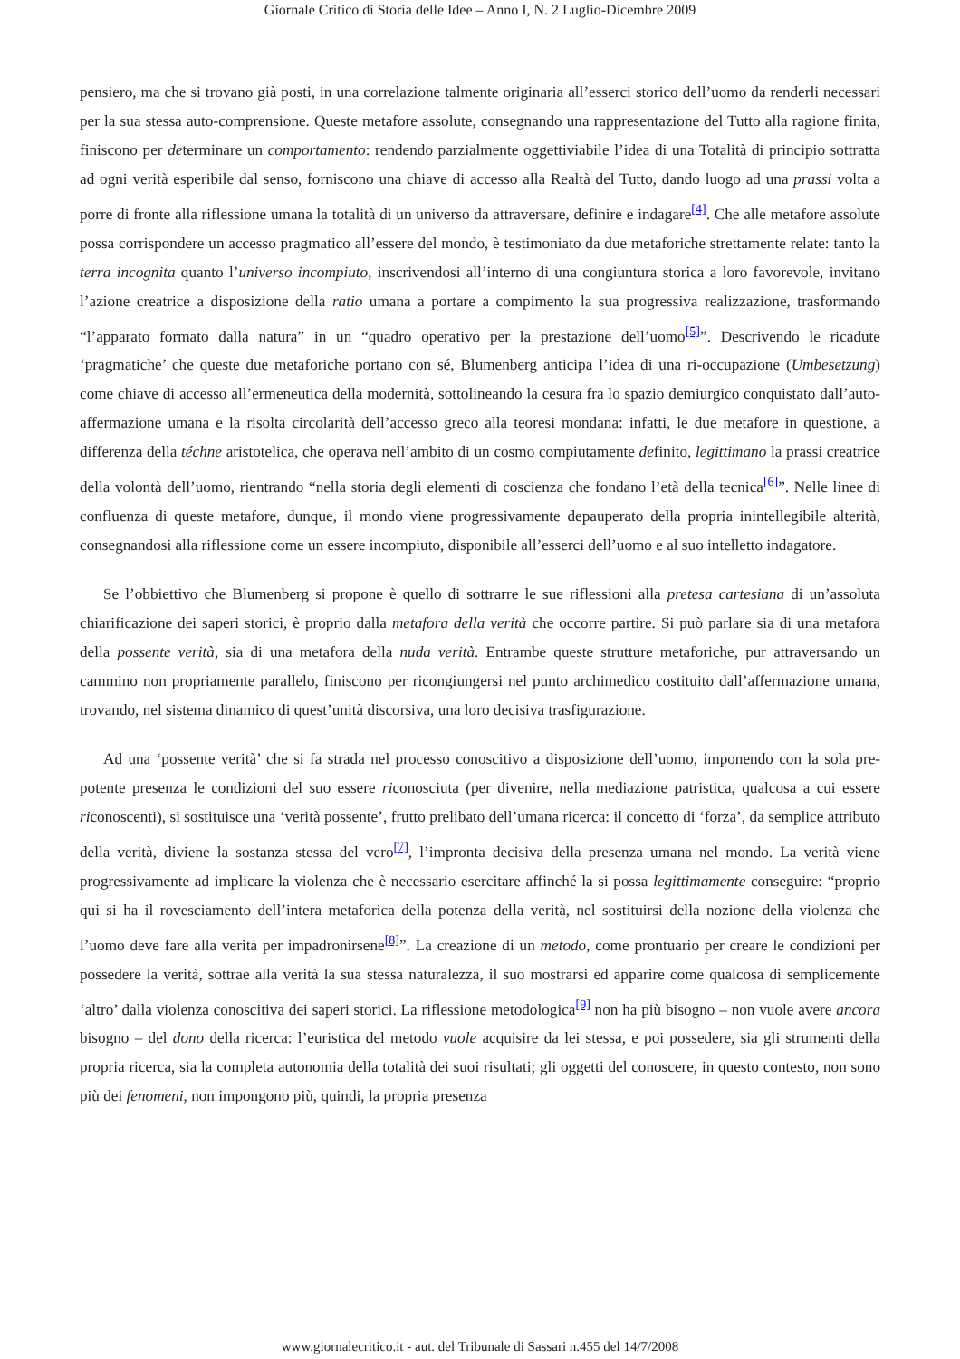Giornale Critico di Storia delle Idee – Anno I, N. 2 Luglio-Dicembre 2009
pensiero, ma che si trovano già posti, in una correlazione talmente originaria all’esserci storico dell’uomo da renderli necessari per la sua stessa auto-comprensione. Queste metafore assolute, consegnando una rappresentazione del Tutto alla ragione finita, finiscono per determinare un comportamento: rendendo parzialmente oggettiviabile l’idea di una Totalità di principio sottratta ad ogni verità esperibile dal senso, forniscono una chiave di accesso alla Realtà del Tutto, dando luogo ad una prassi volta a porre di fronte alla riflessione umana la totalità di un universo da attraversare, definire e indagare<sup>[4]</sup>. Che alle metafore assolute possa corrispondere un accesso pragmatico all’essere del mondo, è testimoniato da due metaforiche strettamente relate: tanto la terra incognita quanto l’universo incompiuto, inscrivendosi all’interno di una congiuntura storica a loro favorevole, invitano l’azione creatrice a disposizione della ratio umana a portare a compimento la sua progressiva realizzazione, trasformando “l’apparato formato dalla natura” in un “quadro operativo per la prestazione dell’uomo<sup>[5]</sup>”. Descrivendo le ricadute ‘pragmatiche’ che queste due metaforiche portano con sé, Blumenberg anticipa l’idea di una ri-occupazione (Umbesetzung) come chiave di accesso all’ermeneutica della modernità, sottolineando la cesura fra lo spazio demiurgico conquistato dall’auto-affermazione umana e la risolta circolarità dell’accesso greco alla teoresi mondana: infatti, le due metafore in questione, a differenza della téchne aristotelica, che operava nell’ambito di un cosmo compiutamente definito, legittimano la prassi creatrice della volontà dell’uomo, rientrando “nella storia degli elementi di coscienza che fondano l’età della tecnica<sup>[6]</sup>”. Nelle linee di confluenza di queste metafore, dunque, il mondo viene progressivamente depauperato della propria inintellegibile alterità, consegnandosi alla riflessione come un essere incompiuto, disponibile all’esserci dell’uomo e al suo intelletto indagatore.
Se l’obbiettivo che Blumenberg si propone è quello di sottrarre le sue riflessioni alla pretesa cartesiana di un’assoluta chiarificazione dei saperi storici, è proprio dalla metafora della verità che occorre partire. Si può parlare sia di una metafora della possente verità, sia di una metafora della nuda verità. Entrambe queste strutture metaforiche, pur attraversando un cammino non propriamente parallelo, finiscono per ricongiungersi nel punto archimedico costituito dall’affermazione umana, trovando, nel sistema dinamico di quest’unità discorsiva, una loro decisiva trasfigurazione.
Ad una ‘possente verità’ che si fa strada nel processo conoscitivo a disposizione dell’uomo, imponendo con la sola pre-potente presenza le condizioni del suo essere riconosciuta (per divenire, nella mediazione patristica, qualcosa a cui essere riconoscenti), si sostituisce una ‘verità possente’, frutto prelibato dell’umana ricerca: il concetto di ‘forza’, da semplice attributo della verità, diviene la sostanza stessa del vero<sup>[7]</sup>, l’impronta decisiva della presenza umana nel mondo. La verità viene progressivamente ad implicare la violenza che è necessario esercitare affinché la si possa legittimamente conseguire: “proprio qui si ha il rovesciamento dell’intera metaforica della potenza della verità, nel sostituirsi della nozione della violenza che l’uomo deve fare alla verità per impadronirsene<sup>[8]</sup>”. La creazione di un metodo, come prontuario per creare le condizioni per possedere la verità, sottrae alla verità la sua stessa naturalezza, il suo mostrarsi ed apparire come qualcosa di semplicemente ‘altro’ dalla violenza conoscitiva dei saperi storici. La riflessione metodologica<sup>[9]</sup> non ha più bisogno – non vuole avere ancora bisogno – del dono della ricerca: l’euristica del metodo vuole acquisire da lei stessa, e poi possedere, sia gli strumenti della propria ricerca, sia la completa autonomia della totalità dei suoi risultati; gli oggetti del conoscere, in questo contesto, non sono più dei fenomeni, non impongono più, quindi, la propria presenza
www.giornalecritico.it - aut. del Tribunale di Sassari n.455 del 14/7/2008